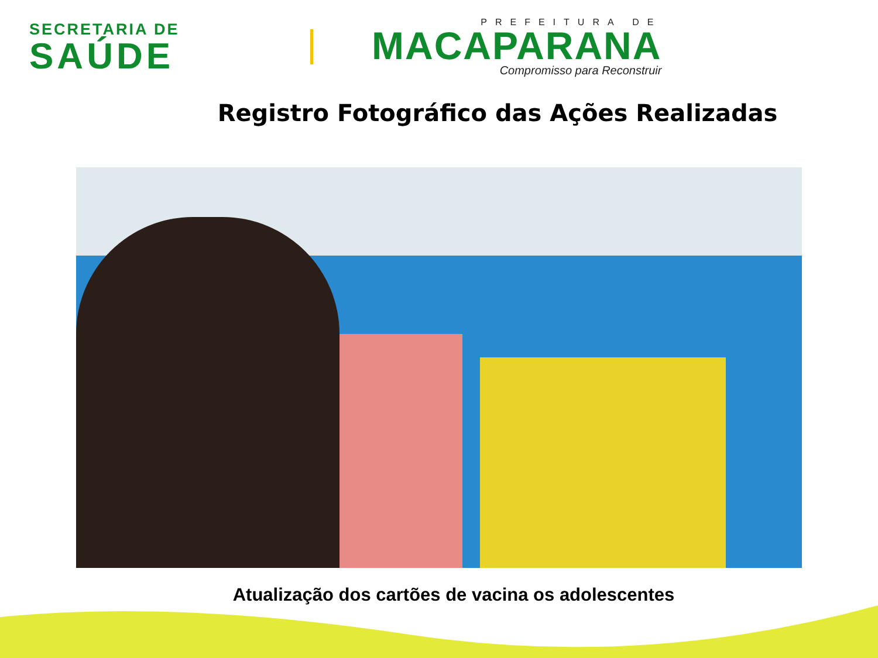SECRETARIA DE
SAÚDE
PREFEITURA DE
MACAPARANA
Compromisso para Reconstruir
Registro Fotográfico das Ações Realizadas
Atualização dos cartões de vacina os adolescentes